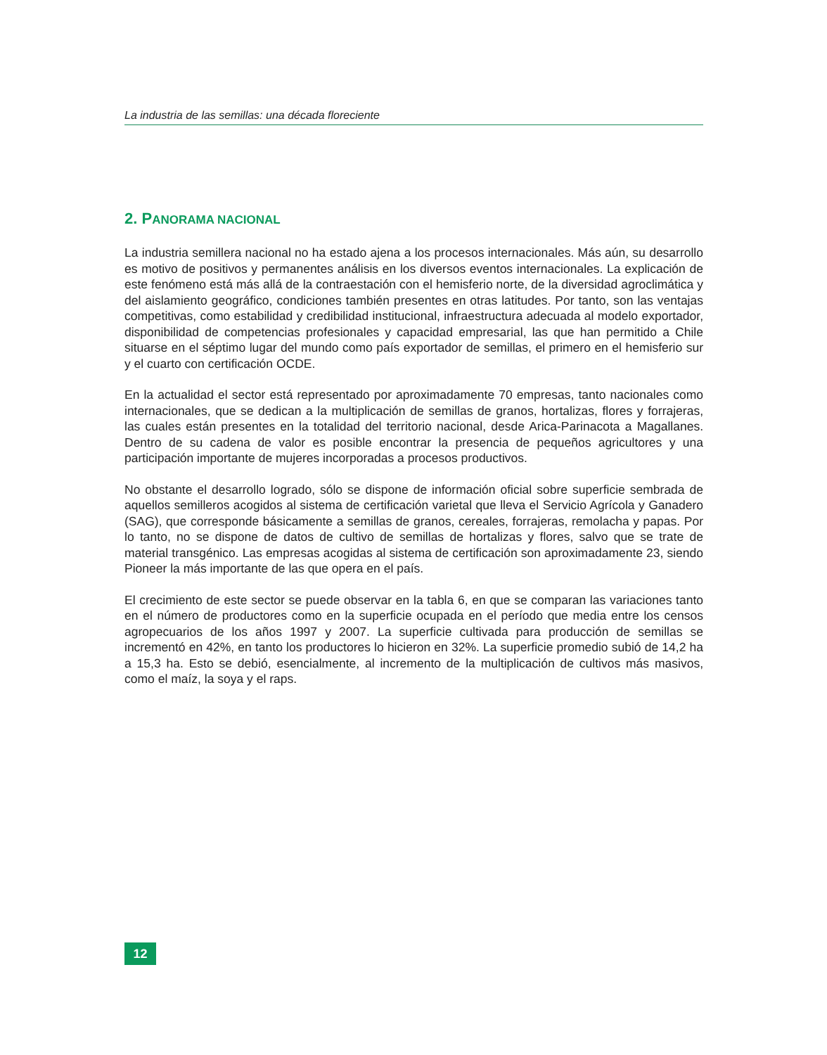La industria de las semillas: una década floreciente
2. PANORAMA NACIONAL
La industria semillera nacional no ha estado ajena a los procesos internacionales. Más aún, su desarrollo es motivo de positivos y permanentes análisis en los diversos eventos internacionales. La explicación de este fenómeno está más allá de la contraestación con el hemisferio norte, de la diversidad agroclimática y del aislamiento geográfico, condiciones también presentes en otras latitudes. Por tanto, son las ventajas competitivas, como estabilidad y credibilidad institucional, infraestructura adecuada al modelo exportador, disponibilidad de competencias profesionales y capacidad empresarial, las que han permitido a Chile situarse en el séptimo lugar del mundo como país exportador de semillas, el primero en el hemisferio sur y el cuarto con certificación OCDE.
En la actualidad el sector está representado por aproximadamente 70 empresas, tanto nacionales como internacionales, que se dedican a la multiplicación de semillas de granos, hortalizas, flores y forrajeras, las cuales están presentes en la totalidad del territorio nacional, desde Arica-Parinacota a Magallanes. Dentro de su cadena de valor es posible encontrar la presencia de pequeños agricultores y una participación importante de mujeres incorporadas a procesos productivos.
No obstante el desarrollo logrado, sólo se dispone de información oficial sobre superficie sembrada de aquellos semilleros acogidos al sistema de certificación varietal que lleva el Servicio Agrícola y Ganadero (SAG), que corresponde básicamente a semillas de granos, cereales, forrajeras, remolacha y papas. Por lo tanto, no se dispone de datos de cultivo de semillas de hortalizas y flores, salvo que se trate de material transgénico. Las empresas acogidas al sistema de certificación son aproximadamente 23, siendo Pioneer la más importante de las que opera en el país.
El crecimiento de este sector se puede observar en la tabla 6, en que se comparan las variaciones tanto en el número de productores como en la superficie ocupada en el período que media entre los censos agropecuarios de los años 1997 y 2007. La superficie cultivada para producción de semillas se incrementó en 42%, en tanto los productores lo hicieron en 32%. La superficie promedio subió de 14,2 ha a 15,3 ha. Esto se debió, esencialmente, al incremento de la multiplicación de cultivos más masivos, como el maíz, la soya y el raps.
12